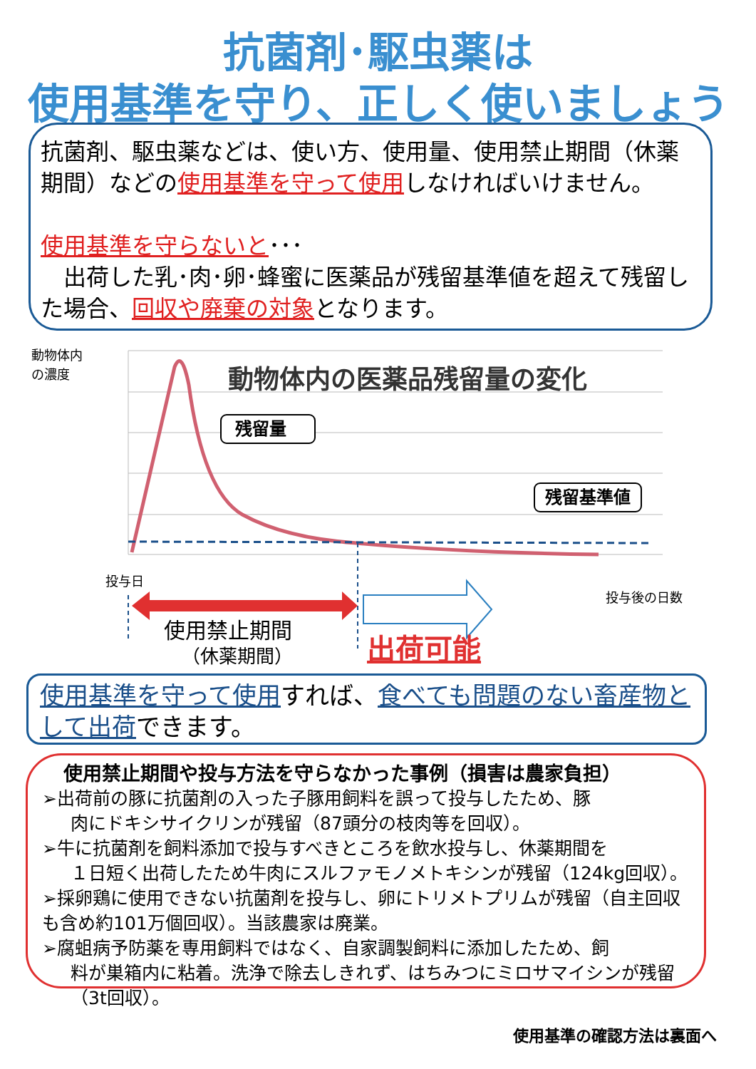抗菌剤･駆虫薬は
使用基準を守り、正しく使いましょう
抗菌剤、駆虫薬などは、使い方、使用量、使用禁止期間（休薬期間）などの使用基準を守って使用しなければいけません。
使用基準を守らないと･･･
　出荷した乳･肉･卵･蜂蜜に医薬品が残留基準値を超えて残留した場合、回収や廃棄の対象となります。
動物体内
の濃度
動物体内の医薬品残留量の変化
残留量
残留基準値
投与日
投与後の日数
使用禁止期間
（休薬期間）
出荷可能
使用基準を守って使用すれば、食べても問題のない畜産物として出荷できます。
使用禁止期間や投与方法を守らなかった事例（損害は農家負担）
➢出荷前の豚に抗菌剤の入った子豚用飼料を誤って投与したため、豚
肉にドキシサイクリンが残留（87頭分の枝肉等を回収）。
➢牛に抗菌剤を飼料添加で投与すべきところを飲水投与し、休薬期間を
１日短く出荷したため牛肉にスルファモノメトキシンが残留（124kg回収）。
➢採卵鶏に使用できない抗菌剤を投与し、卵にトリメトプリムが残留（自主回収も含め約101万個回収）。当該農家は廃業。
➢腐蛆病予防薬を専用飼料ではなく、自家調製飼料に添加したため、飼
料が巣箱内に粘着。洗浄で除去しきれず、はちみつにミロサマイシンが残留（3t回収）。
使用基準の確認方法は裏面へ